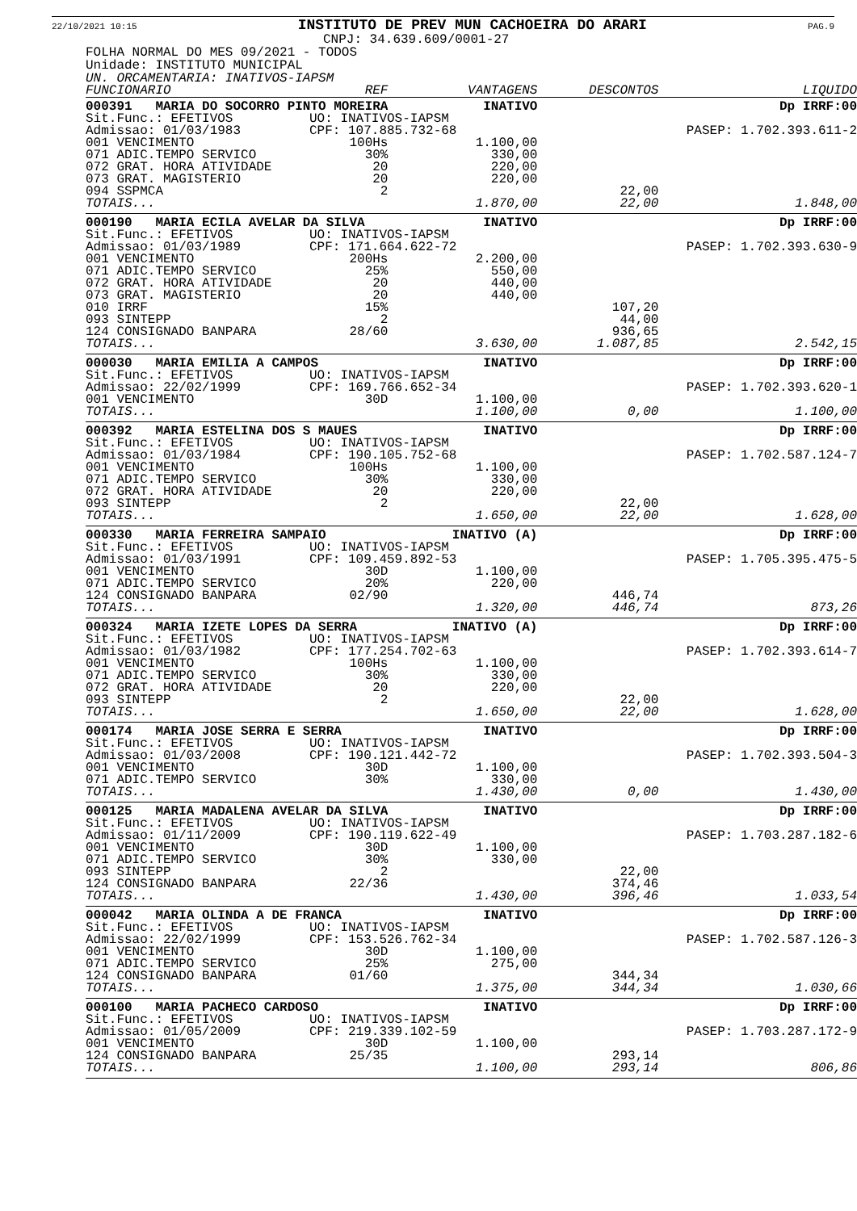22/10/2021 10:15 INSTITUTO DE PREV MUN CACHOEIRA DO ARARI PAG.9
CNPJ: 34.639.609/0001-27
FOLHA NORMAL DO MES 09/2021 - TODOS
Unidade: INSTITUTO MUNICIPAL
UN. ORCAMENTARIA: INATIVOS-IAPSM
| FUNCIONARIO | REF | VANTAGENS | DESCONTOS | LIQUIDO |
| --- | --- | --- | --- | --- |
| 000391 MARIA DO SOCORRO PINTO MOREIRA | | INATIVO | | Dp IRRF:00 |
| Sit.Func.: EFETIVOS | UO: INATIVOS-IAPSM | | | |
| Admissao: 01/03/1983 | CPF: 107.885.732-68 | | PASEP: 1.702.393.611-2 | |
| 001 VENCIMENTO | 100Hs | 1.100,00 | | |
| 071 ADIC.TEMPO SERVICO | 30% | 330,00 | | |
| 072 GRAT. HORA ATIVIDADE | 20 | 220,00 | | |
| 073 GRAT. MAGISTERIO | 20 | 220,00 | | |
| 094 SSPMCA | 2 | | 22,00 | |
| TOTAIS... | | 1.870,00 | 22,00 | 1.848,00 |
| 000190 MARIA ECILA AVELAR DA SILVA | | INATIVO | | Dp IRRF:00 |
| Sit.Func.: EFETIVOS | UO: INATIVOS-IAPSM | | | |
| Admissao: 01/03/1989 | CPF: 171.664.622-72 | | PASEP: 1.702.393.630-9 | |
| 001 VENCIMENTO | 200Hs | 2.200,00 | | |
| 071 ADIC.TEMPO SERVICO | 25% | 550,00 | | |
| 072 GRAT. HORA ATIVIDADE | 20 | 440,00 | | |
| 073 GRAT. MAGISTERIO | 20 | 440,00 | | |
| 010 IRRF | 15% | | 107,20 | |
| 093 SINTEPP | 2 | | 44,00 | |
| 124 CONSIGNADO BANPARA | 28/60 | | 936,65 | |
| TOTAIS... | | 3.630,00 | 1.087,85 | 2.542,15 |
| 000030 MARIA EMILIA A CAMPOS | | INATIVO | | Dp IRRF:00 |
| Sit.Func.: EFETIVOS | UO: INATIVOS-IAPSM | | | |
| Admissao: 22/02/1999 | CPF: 169.766.652-34 | | PASEP: 1.702.393.620-1 | |
| 001 VENCIMENTO | 30D | 1.100,00 | | |
| TOTAIS... | | 1.100,00 | 0,00 | 1.100,00 |
| 000392 MARIA ESTELINA DOS S MAUES | | INATIVO | | Dp IRRF:00 |
| Sit.Func.: EFETIVOS | UO: INATIVOS-IAPSM | | | |
| Admissao: 01/03/1984 | CPF: 190.105.752-68 | | PASEP: 1.702.587.124-7 | |
| 001 VENCIMENTO | 100Hs | 1.100,00 | | |
| 071 ADIC.TEMPO SERVICO | 30% | 330,00 | | |
| 072 GRAT. HORA ATIVIDADE | 20 | 220,00 | | |
| 093 SINTEPP | 2 | | 22,00 | |
| TOTAIS... | | 1.650,00 | 22,00 | 1.628,00 |
| 000330 MARIA FERREIRA SAMPAIO | | INATIVO (A) | | Dp IRRF:00 |
| Sit.Func.: EFETIVOS | UO: INATIVOS-IAPSM | | | |
| Admissao: 01/03/1991 | CPF: 109.459.892-53 | | PASEP: 1.705.395.475-5 | |
| 001 VENCIMENTO | 30D | 1.100,00 | | |
| 071 ADIC.TEMPO SERVICO | 20% | 220,00 | | |
| 124 CONSIGNADO BANPARA | 02/90 | | 446,74 | |
| TOTAIS... | | 1.320,00 | 446,74 | 873,26 |
| 000324 MARIA IZETE LOPES DA SERRA | | INATIVO (A) | | Dp IRRF:00 |
| Sit.Func.: EFETIVOS | UO: INATIVOS-IAPSM | | | |
| Admissao: 01/03/1982 | CPF: 177.254.702-63 | | PASEP: 1.702.393.614-7 | |
| 001 VENCIMENTO | 100Hs | 1.100,00 | | |
| 071 ADIC.TEMPO SERVICO | 30% | 330,00 | | |
| 072 GRAT. HORA ATIVIDADE | 20 | 220,00 | | |
| 093 SINTEPP | 2 | | 22,00 | |
| TOTAIS... | | 1.650,00 | 22,00 | 1.628,00 |
| 000174 MARIA JOSE SERRA E SERRA | | INATIVO | | Dp IRRF:00 |
| Sit.Func.: EFETIVOS | UO: INATIVOS-IAPSM | | | |
| Admissao: 01/03/2008 | CPF: 190.121.442-72 | | PASEP: 1.702.393.504-3 | |
| 001 VENCIMENTO | 30D | 1.100,00 | | |
| 071 ADIC.TEMPO SERVICO | 30% | 330,00 | | |
| TOTAIS... | | 1.430,00 | 0,00 | 1.430,00 |
| 000125 MARIA MADALENA AVELAR DA SILVA | | INATIVO | | Dp IRRF:00 |
| Sit.Func.: EFETIVOS | UO: INATIVOS-IAPSM | | | |
| Admissao: 01/11/2009 | CPF: 190.119.622-49 | | PASEP: 1.703.287.182-6 | |
| 001 VENCIMENTO | 30D | 1.100,00 | | |
| 071 ADIC.TEMPO SERVICO | 30% | 330,00 | | |
| 093 SINTEPP | 2 | | 22,00 | |
| 124 CONSIGNADO BANPARA | 22/36 | | 374,46 | |
| TOTAIS... | | 1.430,00 | 396,46 | 1.033,54 |
| 000042 MARIA OLINDA A DE FRANCA | | INATIVO | | Dp IRRF:00 |
| Sit.Func.: EFETIVOS | UO: INATIVOS-IAPSM | | | |
| Admissao: 22/02/1999 | CPF: 153.526.762-34 | | PASEP: 1.702.587.126-3 | |
| 001 VENCIMENTO | 30D | 1.100,00 | | |
| 071 ADIC.TEMPO SERVICO | 25% | 275,00 | | |
| 124 CONSIGNADO BANPARA | 01/60 | | 344,34 | |
| TOTAIS... | | 1.375,00 | 344,34 | 1.030,66 |
| 000100 MARIA PACHECO CARDOSO | | INATIVO | | Dp IRRF:00 |
| Sit.Func.: EFETIVOS | UO: INATIVOS-IAPSM | | | |
| Admissao: 01/05/2009 | CPF: 219.339.102-59 | | PASEP: 1.703.287.172-9 | |
| 001 VENCIMENTO | 30D | 1.100,00 | | |
| 124 CONSIGNADO BANPARA | 25/35 | | 293,14 | |
| TOTAIS... | | 1.100,00 | 293,14 | 806,86 |